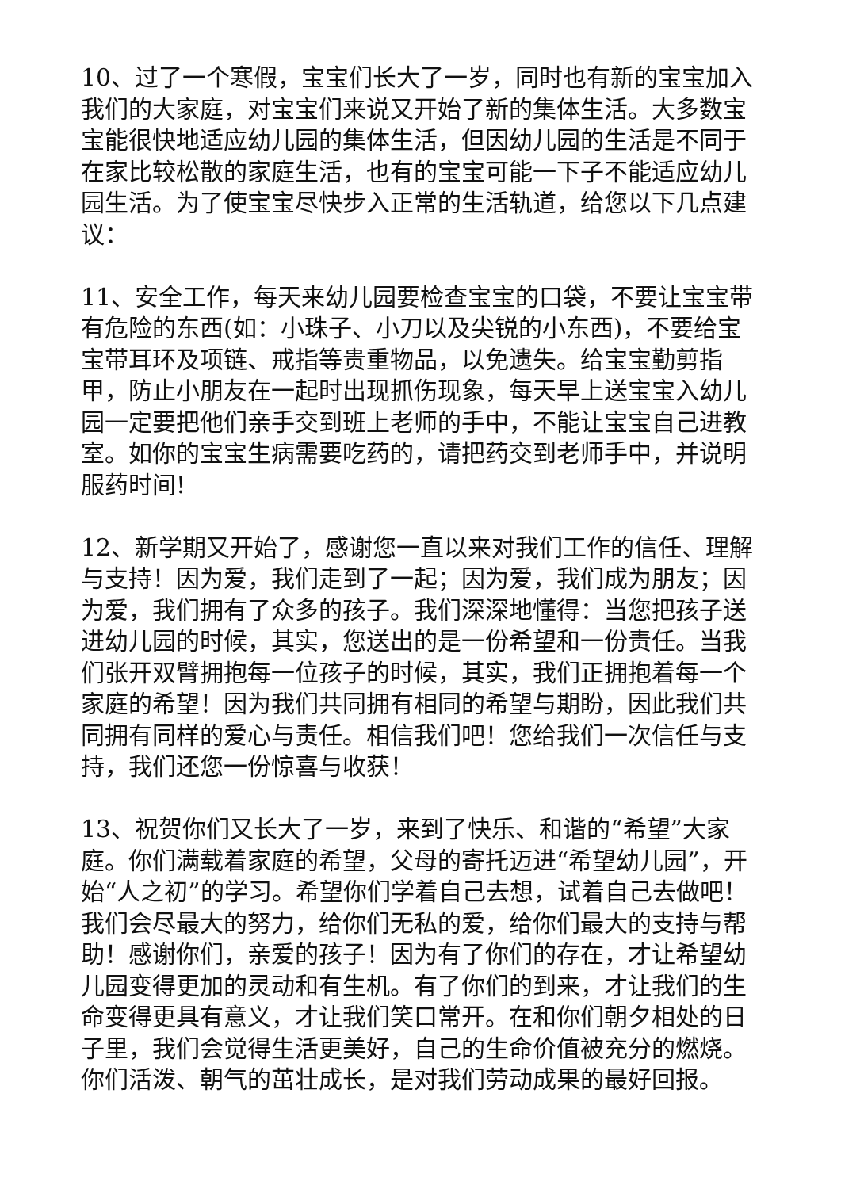10、过了一个寒假，宝宝们长大了一岁，同时也有新的宝宝加入我们的大家庭，对宝宝们来说又开始了新的集体生活。大多数宝宝能很快地适应幼儿园的集体生活，但因幼儿园的生活是不同于在家比较松散的家庭生活，也有的宝宝可能一下子不能适应幼儿园生活。为了使宝宝尽快步入正常的生活轨道，给您以下几点建议：
11、安全工作，每天来幼儿园要检查宝宝的口袋，不要让宝宝带有危险的东西(如：小珠子、小刀以及尖锐的小东西)，不要给宝宝带耳环及项链、戒指等贵重物品，以免遗失。给宝宝勤剪指甲，防止小朋友在一起时出现抓伤现象，每天早上送宝宝入幼儿园一定要把他们亲手交到班上老师的手中，不能让宝宝自己进教室。如你的宝宝生病需要吃药的，请把药交到老师手中，并说明服药时间!
12、新学期又开始了，感谢您一直以来对我们工作的信任、理解与支持！因为爱，我们走到了一起；因为爱，我们成为朋友；因为爱，我们拥有了众多的孩子。我们深深地懂得：当您把孩子送进幼儿园的时候，其实，您送出的是一份希望和一份责任。当我们张开双臂拥抱每一位孩子的时候，其实，我们正拥抱着每一个家庭的希望！因为我们共同拥有相同的希望与期盼，因此我们共同拥有同样的爱心与责任。相信我们吧！您给我们一次信任与支持，我们还您一份惊喜与收获！
13、祝贺你们又长大了一岁，来到了快乐、和谐的“希望”大家庭。你们满载着家庭的希望，父母的寄托迈进“希望幼儿园”，开始“人之初”的学习。希望你们学着自己去想，试着自己去做吧！我们会尽最大的努力，给你们无私的爱，给你们最大的支持与帮助！感谢你们，亲爱的孩子！因为有了你们的存在，才让希望幼儿园变得更加的灵动和有生机。有了你们的到来，才让我们的生命变得更具有意义，才让我们笑口常开。在和你们朝夕相处的日子里，我们会觉得生活更美好，自己的生命价值被充分的燃烧。你们活泼、朝气的茁壮成长，是对我们劳动成果的最好回报。